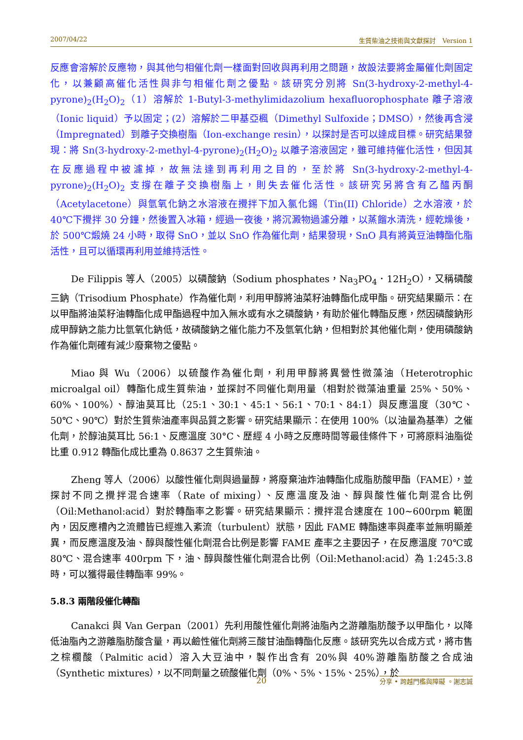2007/04/22 生質柴油之技術與文獻探討　Version 1
反應會溶解於反應物，與其他勻相催化劑一樣面對回收與再利用之問題，故設法要將金屬催化劑固定化，以兼顧高催化活性與非勻相催化劑之優點。該研究分別將 Sn(3-hydroxy-2-methyl-4-pyrone)<sub>2</sub>(H<sub>2</sub>O)<sub>2</sub>（1）溶解於 1-Butyl-3-methylimidazolium hexafluorophosphate 離子溶液（Ionic liquid）予以固定；(2）溶解於二甲基亞楓（Dimethyl Sulfoxide；DMSO），然後再含浸（Impregnated）到離子交換樹脂（Ion-exchange resin），以探討是否可以達成目標。研究結果發現：將 Sn(3-hydroxy-2-methyl-4-pyrone)<sub>2</sub>(H<sub>2</sub>O)<sub>2</sub> 以離子溶液固定，雖可維持催化活性，但因其在反應過程中被濾掉，故無法達到再利用之目的，至於將 Sn(3-hydroxy-2-methyl-4-pyrone)<sub>2</sub>(H<sub>2</sub>O)<sub>2</sub> 支撐在離子交換樹脂上，則失去催化活性。該研究另將含有乙醯丙酮（Acetylacetone）與氫氧化鈉之水溶液在攪拌下加入氯化錫（Tin(II) Chloride）之水溶液，於 40℃下攪拌 30 分鐘，然後置入冰箱，經過一夜後，將沉澱物過濾分離，以蒸餾水清洗，經乾燥後，於 500℃煅燒 24 小時，取得 SnO，並以 SnO 作為催化劑，結果發現，SnO 具有將黃豆油轉酯化脂活性，且可以循環再利用並維持活性。
De Filippis 等人（2005）以磷酸鈉（Sodium phosphates，Na<sub>3</sub>PO<sub>4</sub>．12H<sub>2</sub>O），又稱磷酸三鈉（Trisodium Phosphate）作為催化劑，利用甲醇將油菜籽油轉酯化成甲酯。研究結果顯示：在以甲酯將油菜籽油轉酯化成甲酯過程中加入無水或有水之磷酸鈉，有助於催化轉酯反應，然因磷酸鈉形成甲醇鈉之能力比氫氧化鈉低，故磷酸鈉之催化能力不及氫氧化鈉，但相對於其他催化劑，使用磷酸鈉作為催化劑確有減少廢棄物之優點。
Miao 與 Wu（2006）以硫酸作為催化劑，利用甲醇將異營性微藻油（Heterotrophic microalgal oil）轉酯化成生質柴油，並探討不同催化劑用量（相對於微藻油重量 25%、50%、60%、100%）、醇油莫耳比（25:1、30:1、45:1、56:1、70:1、84:1）與反應溫度（30℃、50℃、90℃）對於生質柴油產率與品質之影響。研究結果顯示：在使用 100%（以油量為基準）之催化劑，於醇油莫耳比 56:1、反應溫度 30°C、歷經 4 小時之反應時間等最佳條件下，可將原料油脂從比重 0.912 轉酯化成比重為 0.8637 之生質柴油。
Zheng 等人（2006）以酸性催化劑與過量醇，將廢棄油炸油轉酯化成脂肪酸甲酯（FAME），並探討不同之攪拌混合速率（Rate of mixing）、反應溫度及油、醇與酸性催化劑混合比例（Oil:Methanol:acid）對於轉酯率之影響。研究結果顯示：攪拌混合速度在 100~600rpm 範圍內，因反應槽內之流體皆已經進入紊流（turbulent）狀態，因此 FAME 轉酯速率與產率並無明顯差異，而反應溫度及油、醇與酸性催化劑混合比例是影響 FAME 產率之主要因子，在反應溫度 70℃或 80℃、混合速率 400rpm 下，油、醇與酸性催化劑混合比例（Oil:Methanol:acid）為 1:245:3.8 時，可以獲得最佳轉酯率 99%。
5.8.3 兩階段催化轉酯
Canakci 與 Van Gerpan（2001）先利用酸性催化劑將油脂內之游離脂肪酸予以甲酯化，以降低油脂內之游離脂肪酸含量，再以鹼性催化劑將三酸甘油酯轉酯化反應。該研究先以合成方式，將市售之棕櫚酸（Palmitic acid）溶入大豆油中，製作出含有 20%與 40%游離脂肪酸之合成油（Synthetic mixtures），以不同劑量之硫酸催化劑（0%、5%、15%、25%），於
20 分享 • 跨越門檻與障礙 。謝志誠